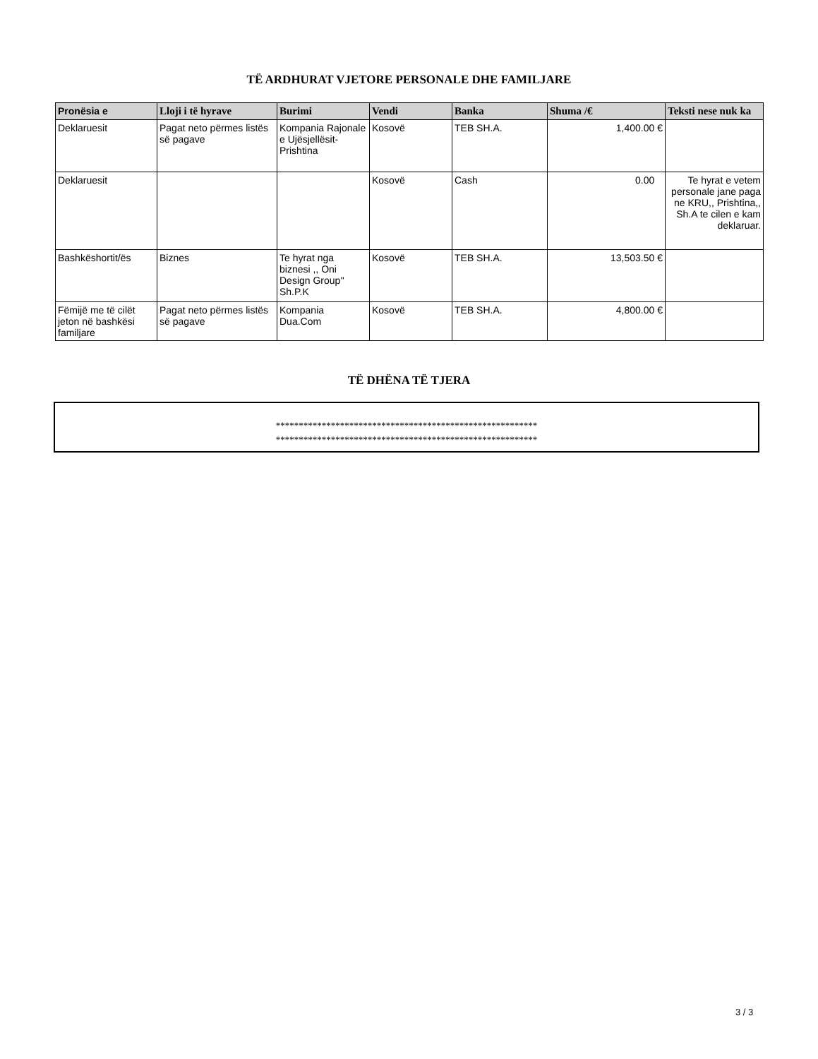TË ARDHURAT VJETORE PERSONALE DHE FAMILJARE
| Pronësia e | Lloji i të hyrave | Burimi | Vendi | Banka | Shuma /€ | Teksti nese nuk ka |
| --- | --- | --- | --- | --- | --- | --- |
| Deklaruesit | Pagat neto përmes listës së pagave | Kompania Rajonale e Ujësjellësit-Prishtina | Kosovë | TEB SH.A. | 1,400.00 € | |
| Deklaruesit | | | Kosovë | Cash | 0.00 | Te hyrat e vetem personale jane paga ne KRU,, Prishtina,, Sh.A te cilen e kam deklaruar. |
| Bashkëshortit/ës | Biznes | Te hyrat nga biznesi ,, Oni Design Group'' Sh.P.K | Kosovë | TEB SH.A. | 13,503.50 € | |
| Fëmijë me të cilët jeton në bashkësi familjare | Pagat neto përmes listës së pagave | Kompania Dua.Com | Kosovë | TEB SH.A. | 4,800.00 € | |
TË DHËNA TË TJERA
*********************************************************
*********************************************************
3 / 3